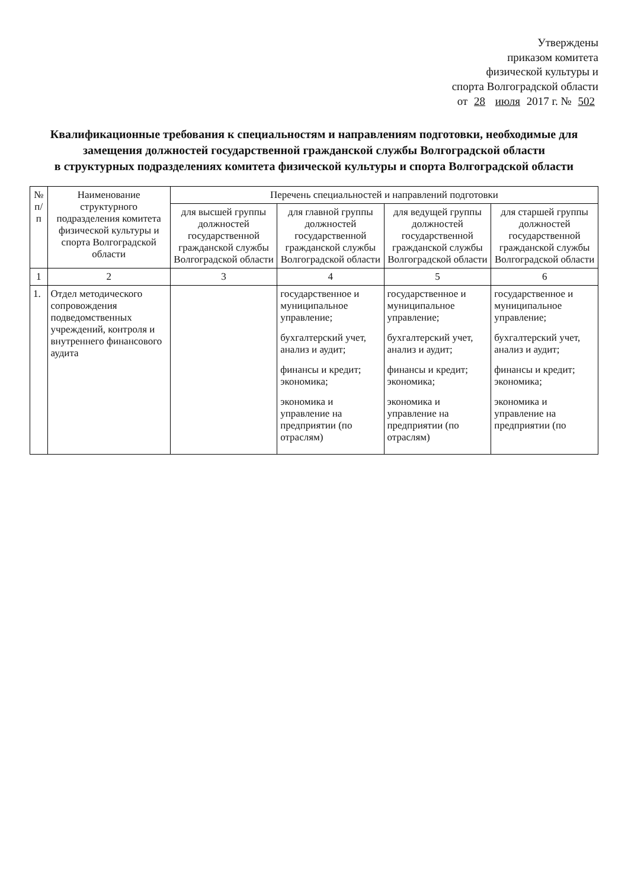Утверждены
приказом комитета
физической культуры и
спорта Волгоградской области
от 28 июля 2017 г. № 502
Квалификационные требования к специальностям и направлениям подготовки, необходимые для замещения должностей государственной гражданской службы Волгоградской области
в структурных подразделениях комитета физической культуры и спорта Волгоградской области
| № п/п | Наименование структурного подразделения комитета физической культуры и спорта Волгоградской области | Перечень специальностей и направлений подготовки | | | |
| --- | --- | --- | --- | --- | --- |
| | | для высшей группы должностей государственной гражданской службы Волгоградской области | для главной группы должностей государственной гражданской службы Волгоградской области | для ведущей группы должностей государственной гражданской службы Волгоградской области | для старшей группы должностей государственной гражданской службы Волгоградской области |
| 1 | 2 | 3 | 4 | 5 | 6 |
| 1. | Отдел методического сопровождения подведомственных учреждений, контроля и внутреннего финансового аудита | | государственное и муниципальное управление; бухгалтерский учет, анализ и аудит; финансы и кредит; экономика; экономика и управление на предприятии (по отраслям) | государственное и муниципальное управление; бухгалтерский учет, анализ и аудит; финансы и кредит; экономика; экономика и управление на предприятии (по отраслям) | государственное и муниципальное управление; бухгалтерский учет, анализ и аудит; финансы и кредит; экономика; экономика и управление на предприятии (по |